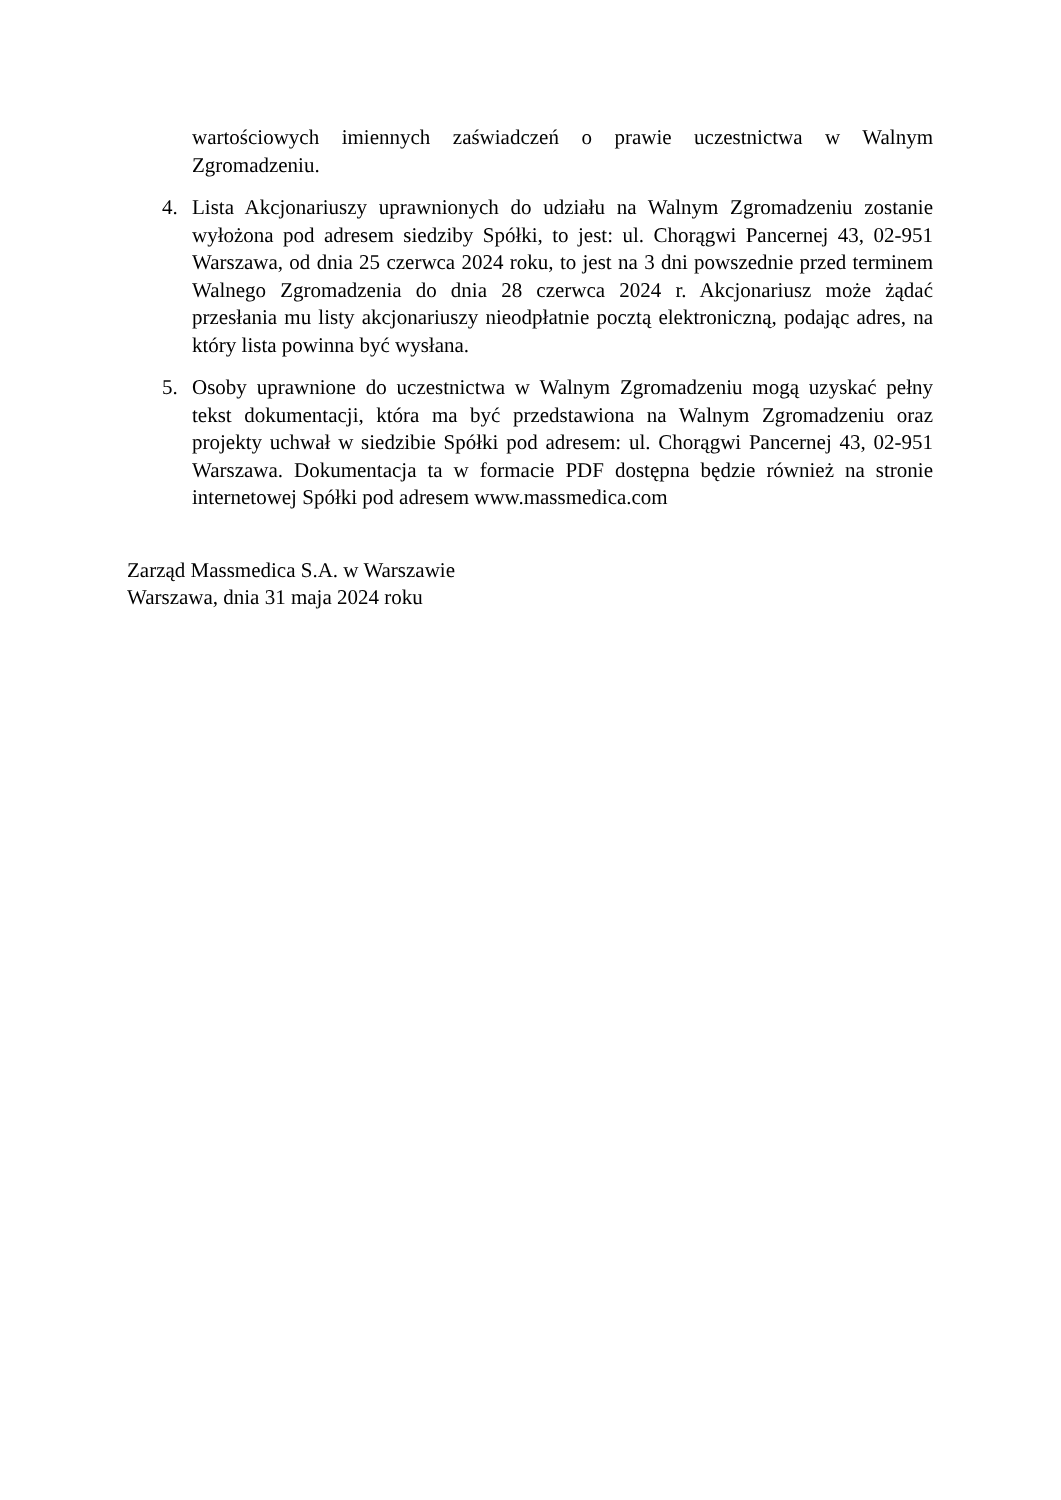wartościowych imiennych zaświadczeń o prawie uczestnictwa w Walnym Zgromadzeniu.
4. Lista Akcjonariuszy uprawnionych do udziału na Walnym Zgromadzeniu zostanie wyłożona pod adresem siedziby Spółki, to jest: ul. Chorągwi Pancernej 43, 02-951 Warszawa, od dnia 25 czerwca 2024 roku, to jest na 3 dni powszednie przed terminem Walnego Zgromadzenia do dnia 28 czerwca 2024 r. Akcjonariusz może żądać przesłania mu listy akcjonariuszy nieodpłatnie pocztą elektroniczną, podając adres, na który lista powinna być wysłana.
5. Osoby uprawnione do uczestnictwa w Walnym Zgromadzeniu mogą uzyskać pełny tekst dokumentacji, która ma być przedstawiona na Walnym Zgromadzeniu oraz projekty uchwał w siedzibie Spółki pod adresem: ul. Chorągwi Pancernej 43, 02-951 Warszawa. Dokumentacja ta w formacie PDF dostępna będzie również na stronie internetowej Spółki pod adresem www.massmedica.com
Zarząd Massmedica S.A. w Warszawie
Warszawa, dnia 31 maja 2024 roku